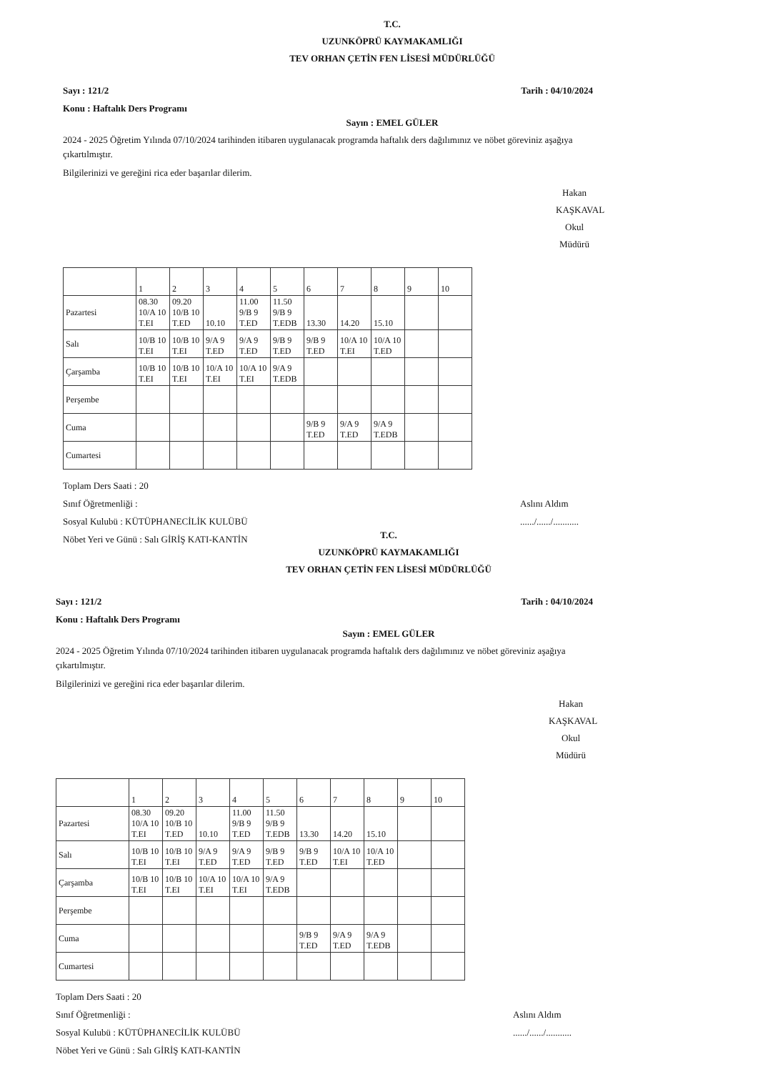T.C.
UZUNKÖPRÜ KAYMAKAMLIĞI
TEV ORHAN ÇETİN FEN LİSESİ MÜDÜRLÜĞÜ
Sayı : 121/2
Konu : Haftalık Ders Programı Tarih : 04/10/2024
Sayın : EMEL GÜLER
2024 - 2025 Öğretim Yılında 07/10/2024 tarihinden itibaren uygulanacak programda haftalık ders dağılımınız ve nöbet göreviniz aşağıya çıkartılmıştır.
Bilgilerinizi ve gereğini rica eder başarılar dilerim.
Hakan KAŞKAVAL
Okul Müdürü
| | 1 | 2 | 3 | 4 | 5 | 6 | 7 | 8 | 9 | 10 |
| --- | --- | --- | --- | --- | --- | --- | --- | --- | --- | --- |
| Pazartesi | 08.30 10/A 10 T.EI | 09.20 10/B 10 T.ED | 10.10 | 11.00 9/B 9 T.ED | 11.50 9/B 9 T.EDB | 13.30 | 14.20 | 15.10 | | |
| Salı | 10/B 10 T.EI | 10/B 10 T.EI | 9/A 9 T.ED | 9/A 9 T.ED | 9/B 9 T.ED | 9/B 9 T.ED | 10/A 10 T.EI | 10/A 10 T.ED | | |
| Çarşamba | 10/B 10 T.EI | 10/B 10 T.EI | 10/A 10 T.EI | 10/A 10 T.EI | 9/A 9 T.EDB | | | | | |
| Perşembe | | | | | | | | | | |
| Cuma | | | | | | 9/B 9 T.ED | 9/A 9 T.ED | 9/A 9 T.EDB | | |
| Cumartesi | | | | | | | | | | |
Toplam Ders Saati : 20
Sınıf Öğretmenliği :
Sosyal Kulubü : KÜTÜPHANECİLİK KULÜBÜ
Nöbet Yeri ve Günü : Salı GİRİŞ KATI-KANTİN
Aslını Aldım
....../....../...........
T.C.
UZUNKÖPRÜ KAYMAKAMLIĞI
TEV ORHAN ÇETİN FEN LİSESİ MÜDÜRLÜĞÜ
Sayı : 121/2
Konu : Haftalık Ders Programı Tarih : 04/10/2024
Sayın : EMEL GÜLER
2024 - 2025 Öğretim Yılında 07/10/2024 tarihinden itibaren uygulanacak programda haftalık ders dağılımınız ve nöbet göreviniz aşağıya çıkartılmıştır.
Bilgilerinizi ve gereğini rica eder başarılar dilerim.
Hakan KAŞKAVAL
Okul Müdürü
| | 1 | 2 | 3 | 4 | 5 | 6 | 7 | 8 | 9 | 10 |
| --- | --- | --- | --- | --- | --- | --- | --- | --- | --- | --- |
| Pazartesi | 08.30 10/A 10 T.EI | 09.20 10/B 10 T.ED | 10.10 | 11.00 9/B 9 T.ED | 11.50 9/B 9 T.EDB | 13.30 | 14.20 | 15.10 | | |
| Salı | 10/B 10 T.EI | 10/B 10 T.EI | 9/A 9 T.ED | 9/A 9 T.ED | 9/B 9 T.ED | 9/B 9 T.ED | 10/A 10 T.EI | 10/A 10 T.ED | | |
| Çarşamba | 10/B 10 T.EI | 10/B 10 T.EI | 10/A 10 T.EI | 10/A 10 T.EI | 9/A 9 T.EDB | | | | | |
| Perşembe | | | | | | | | | | |
| Cuma | | | | | | 9/B 9 T.ED | 9/A 9 T.ED | 9/A 9 T.EDB | | |
| Cumartesi | | | | | | | | | | |
Toplam Ders Saati : 20
Sınıf Öğretmenliği :
Sosyal Kulubü : KÜTÜPHANECİLİK KULÜBÜ
Nöbet Yeri ve Günü : Salı GİRİŞ KATI-KANTİN
Aslını Aldım
....../....../...........